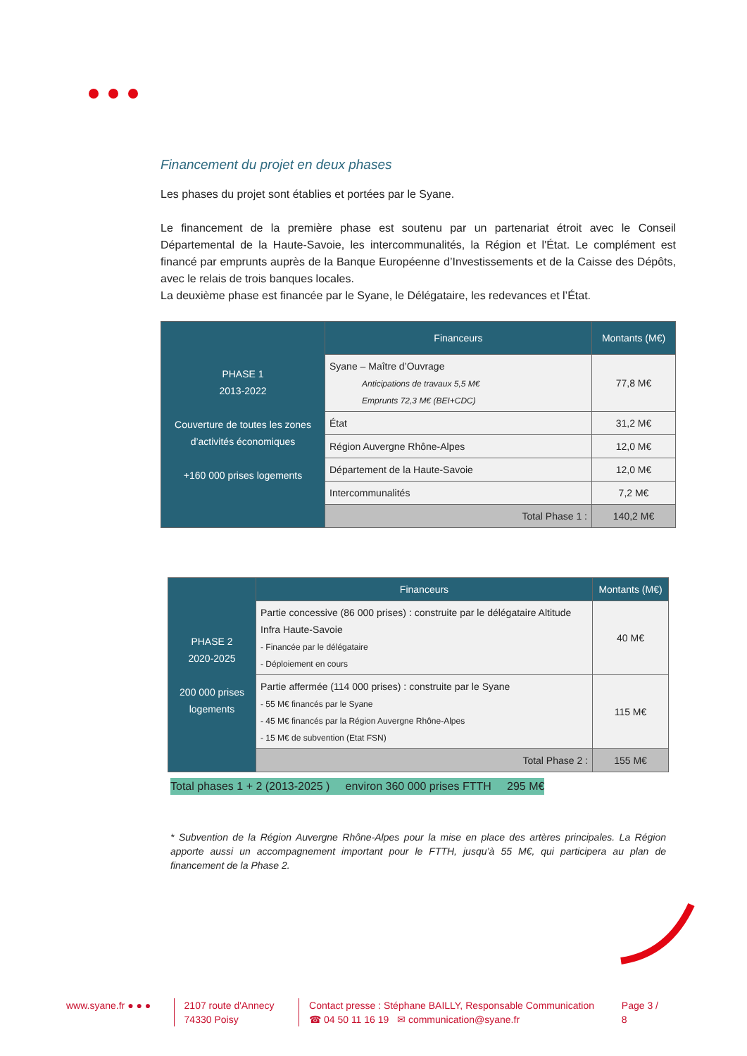Financement du projet en deux phases
Les phases du projet sont établies et portées par le Syane.
Le financement de la première phase est soutenu par un partenariat étroit avec le Conseil Départemental de la Haute-Savoie, les intercommunalités, la Région et l'État. Le complément est financé par emprunts auprès de la Banque Européenne d’Investissements et de la Caisse des Dépôts, avec le relais de trois banques locales.
La deuxième phase est financée par le Syane, le Délégataire, les redevances et l’État.
| PHASE 1 2013-2022 Couverture de toutes les zones d’activités économiques +160 000 prises logements | Financeurs | Montants (M€) |
| | Syane – Maître d’Ouvrage Anticipations de travaux 5,5 M€ Emprunts 72,3 M€ (BEI+CDC) | 77,8 M€ |
| | État | 31,2 M€ |
| | Région Auvergne Rhône-Alpes | 12,0 M€ |
| | Département de la Haute-Savoie | 12,0 M€ |
| | Intercommunalités | 7,2 M€ |
| | Total Phase 1 : | 140,2 M€ |
| PHASE 2 2020-2025 200 000 prises logements | Financeurs | Montants (M€) |
| | Partie concessive (86 000 prises) : construite par le délégataire Altitude Infra Haute-Savoie - Financée par le délégataire - Déploiement en cours | 40 M€ |
| | Partie affermée (114 000 prises) : construite par le Syane - 55 M€ financés par le Syane - 45 M€ financés par la Région Auvergne Rhône-Alpes - 15 M€ de subvention (Etat FSN) | 115 M€ |
| | Total Phase 2 : | 155 M€ |
Total phases 1 + 2 (2013-2025 ) environ 360 000 prises FTTH 295 M€
* Subvention de la Région Auvergne Rhône-Alpes pour la mise en place des artères principales. La Région apporte aussi un accompagnement important pour le FTTH, jusqu’à 55 M€, qui participera au plan de financement de la Phase 2.
www.syane.fr ● ● ●
2107 route d'Annecy
74330 Poisy
Contact presse : Stéphane BAILLY, Responsable Communication
☎ 04 50 11 16 19 ✉ communication@syane.fr
Page 3 / 8